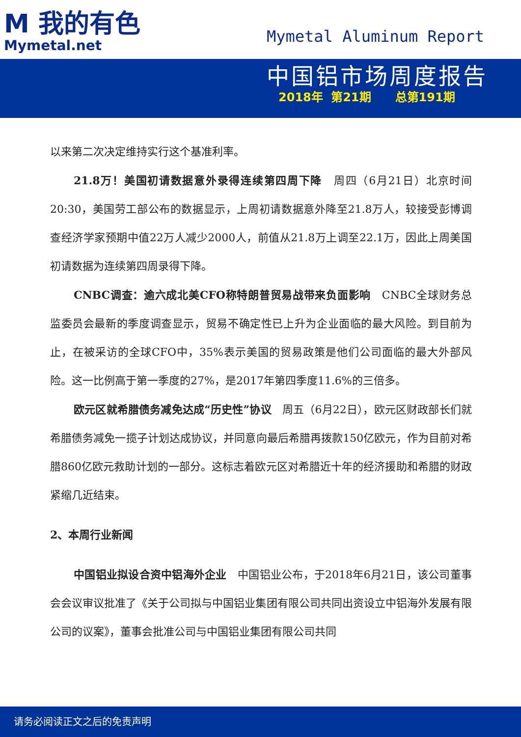M 我的有色
Mymetal.net
Mymetal Aluminum Report
中国铝市场周度报告
2018年 第21期 总第191期
以来第二次决定维持实行这个基准利率。
21.8万！美国初请数据意外录得连续第四周下降　周四（6月21日）北京时间20:30，美国劳工部公布的数据显示，上周初请数据意外降至21.8万人，较接受彭博调查经济学家预期中值22万人减少2000人，前值从21.8万上调至22.1万，因此上周美国初请数据为连续第四周录得下降。
CNBC调查：逾六成北美CFO称特朗普贸易战带来负面影响　CNBC全球财务总监委员会最新的季度调查显示，贸易不确定性已上升为企业面临的最大风险。到目前为止，在被采访的全球CFO中，35%表示美国的贸易政策是他们公司面临的最大外部风险。这一比例高于第一季度的27%，是2017年第四季度11.6%的三倍多。
欧元区就希腊债务减免达成“历史性”协议　周五（6月22日），欧元区财政部长们就希腊债务减免一揽子计划达成协议，并同意向最后希腊再拨款150亿欧元，作为目前对希腊860亿欧元救助计划的一部分。这标志着欧元区对希腊近十年的经济援助和希腊的财政紧缩几近结束。
2、本周行业新闻
中国铝业拟设合资中铝海外企业　中国铝业公布，于2018年6月21日，该公司董事会会议审议批准了《关于公司拟与中国铝业集团有限公司共同出资设立中铝海外发展有限公司的议案》，董事会批准公司与中国铝业集团有限公司共同
请务必阅读正文之后的免责声明